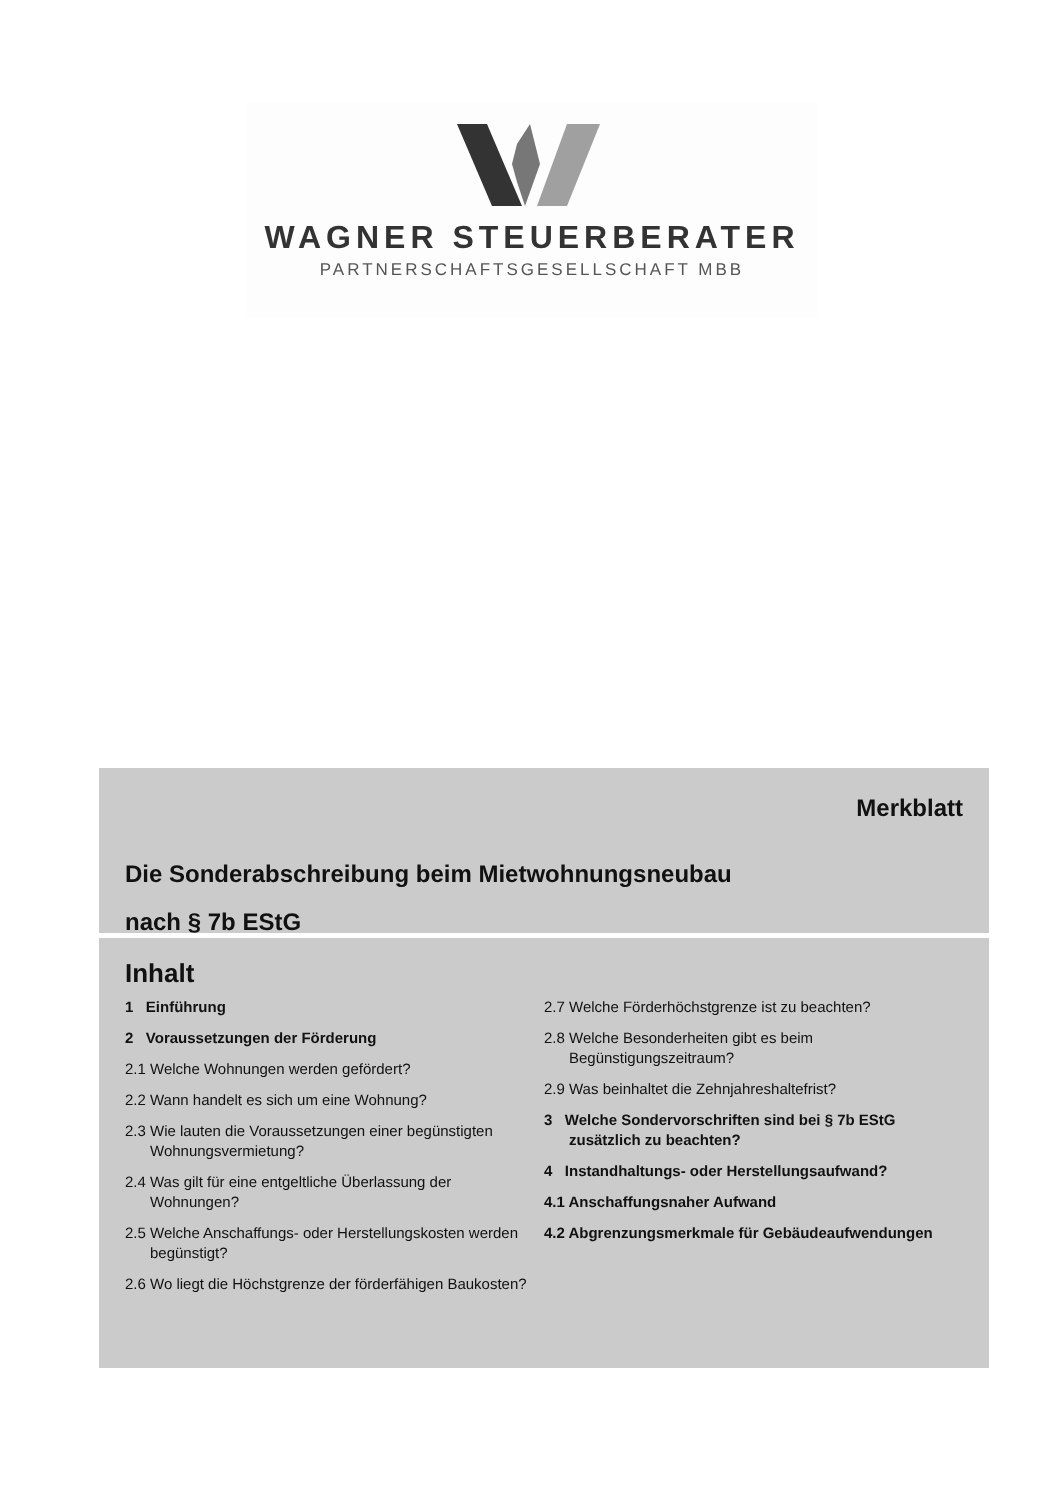WAGNER STEUERBERATER
PARTNERSCHAFTSGESELLSCHAFT MBB
Merkblatt
Die Sonderabschreibung beim Mietwohnungsneubau
nach § 7b EStG
Inhalt
1 Einführung
2 Voraussetzungen der Förderung
2.1 Welche Wohnungen werden gefördert?
2.2 Wann handelt es sich um eine Wohnung?
2.3 Wie lauten die Voraussetzungen einer begünstigten Wohnungsvermietung?
2.4 Was gilt für eine entgeltliche Überlassung der Wohnungen?
2.5 Welche Anschaffungs- oder Herstellungskosten werden begünstigt?
2.6 Wo liegt die Höchstgrenze der förderfähigen Baukosten?
2.7 Welche Förderhöchstgrenze ist zu beachten?
2.8 Welche Besonderheiten gibt es beim Begünstigungszeitraum?
2.9 Was beinhaltet die Zehnjahreshaltefrist?
3 Welche Sondervorschriften sind bei § 7b EStG zusätzlich zu beachten?
4 Instandhaltungs- oder Herstellungsaufwand?
4.1 Anschaffungsnaher Aufwand
4.2 Abgrenzungsmerkmale für Gebäudeaufwendungen